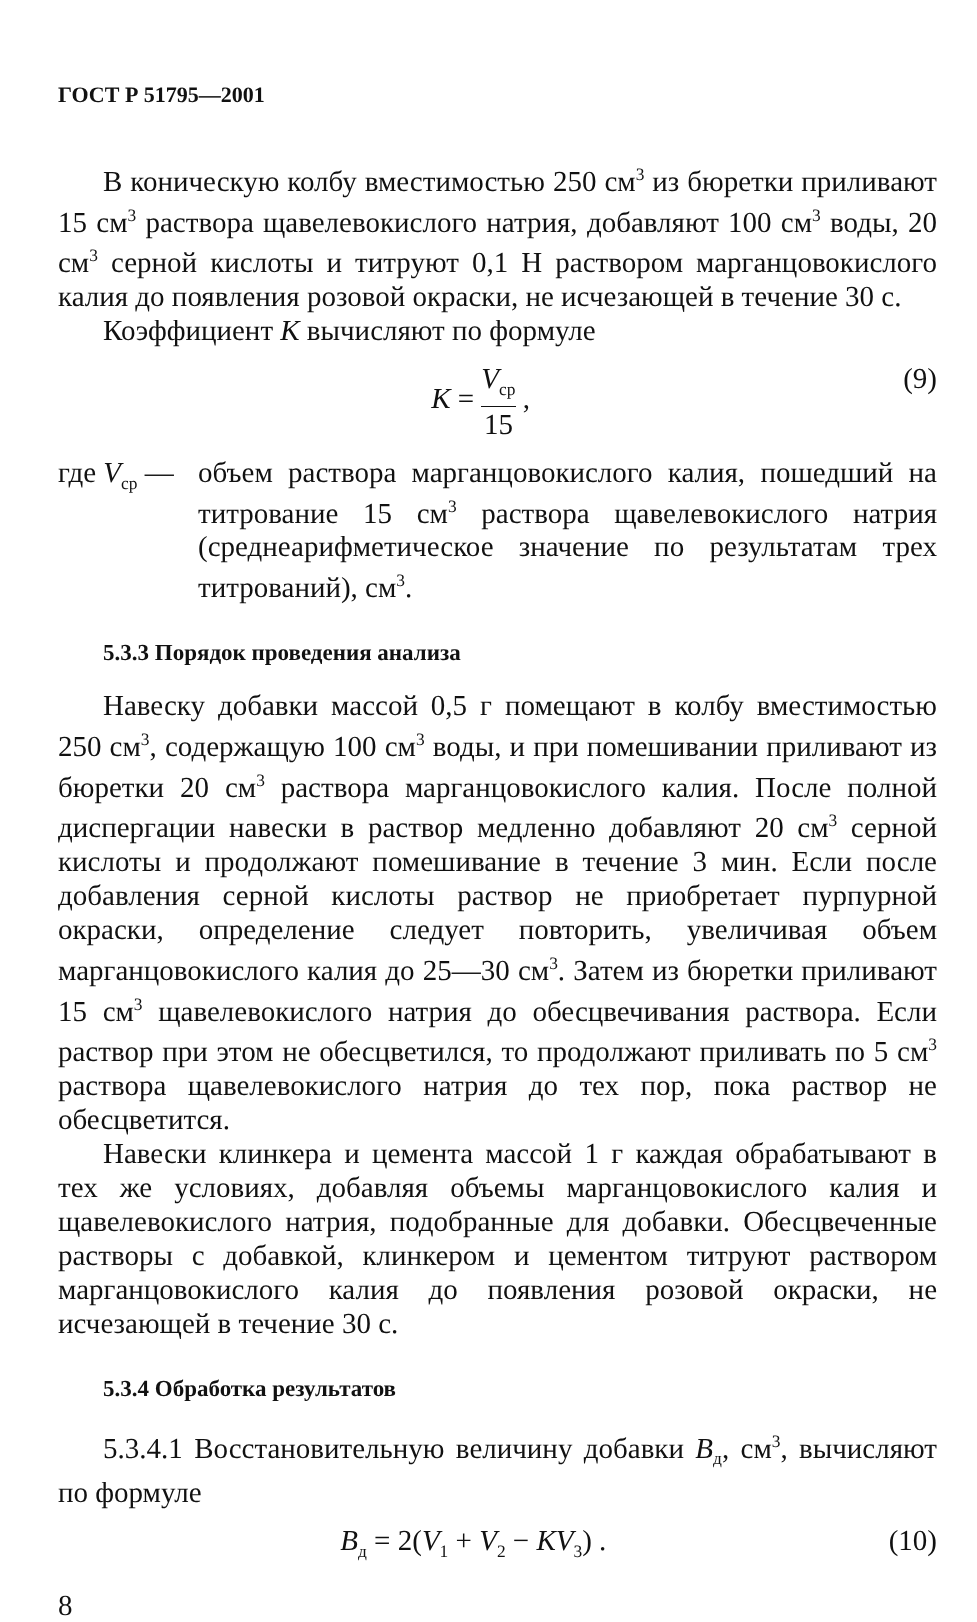ГОСТ Р 51795—2001
В коническую колбу вместимостью 250 см<sup>3</sup> из бюретки приливают 15 см<sup>3</sup> раствора щавелевокислого натрия, добавляют 100 см<sup>3</sup> воды, 20 см<sup>3</sup> серной кислоты и титруют 0,1 Н раствором марганцовокислого калия до появления розовой окраски, не исчезающей в течение 30 с.
Коэффициент К вычисляют по формуле
K = V<sub>ср</sub> 15 , (9)
где V<sub>ср</sub> —
объем раствора марганцовокислого калия, пошедший на титрование 15 см<sup>3</sup> раствора щавелевокислого натрия (среднеарифметическое значение по результатам трех титрований), см<sup>3</sup>.
5.3.3 Порядок проведения анализа
Навеску добавки массой 0,5 г помещают в колбу вместимостью 250 см<sup>3</sup>, содержащую 100 см<sup>3</sup> воды, и при помешивании приливают из бюретки 20 см<sup>3</sup> раствора марганцовокислого калия. После полной диспергации навески в раствор медленно добавляют 20 см<sup>3</sup> серной кислоты и продолжают помешивание в течение 3 мин. Если после добавления серной кислоты раствор не приобретает пурпурной окраски, определение следует повторить, увеличивая объем марганцовокислого калия до 25—30 см<sup>3</sup>. Затем из бюретки приливают 15 см<sup>3</sup> щавелевокислого натрия до обесцвечивания раствора. Если раствор при этом не обесцветился, то продолжают приливать по 5 см<sup>3</sup> раствора щавелевокислого натрия до тех пор, пока раствор не обесцветится.
Навески клинкера и цемента массой 1 г каждая обрабатывают в тех же условиях, добавляя объемы марганцовокислого калия и щавелевокислого натрия, подобранные для добавки. Обесцвеченные растворы с добавкой, клинкером и цементом титруют раствором марганцовокислого калия до появления розовой окраски, не исчезающей в течение 30 с.
5.3.4 Обработка результатов
5.3.4.1 Восстановительную величину добавки В<sub>д</sub>, см<sup>3</sup>, вычисляют по формуле
В<sub>д</sub> = 2(V<sub>1</sub> + V<sub>2</sub> − KV<sub>3</sub>) . (10)
8